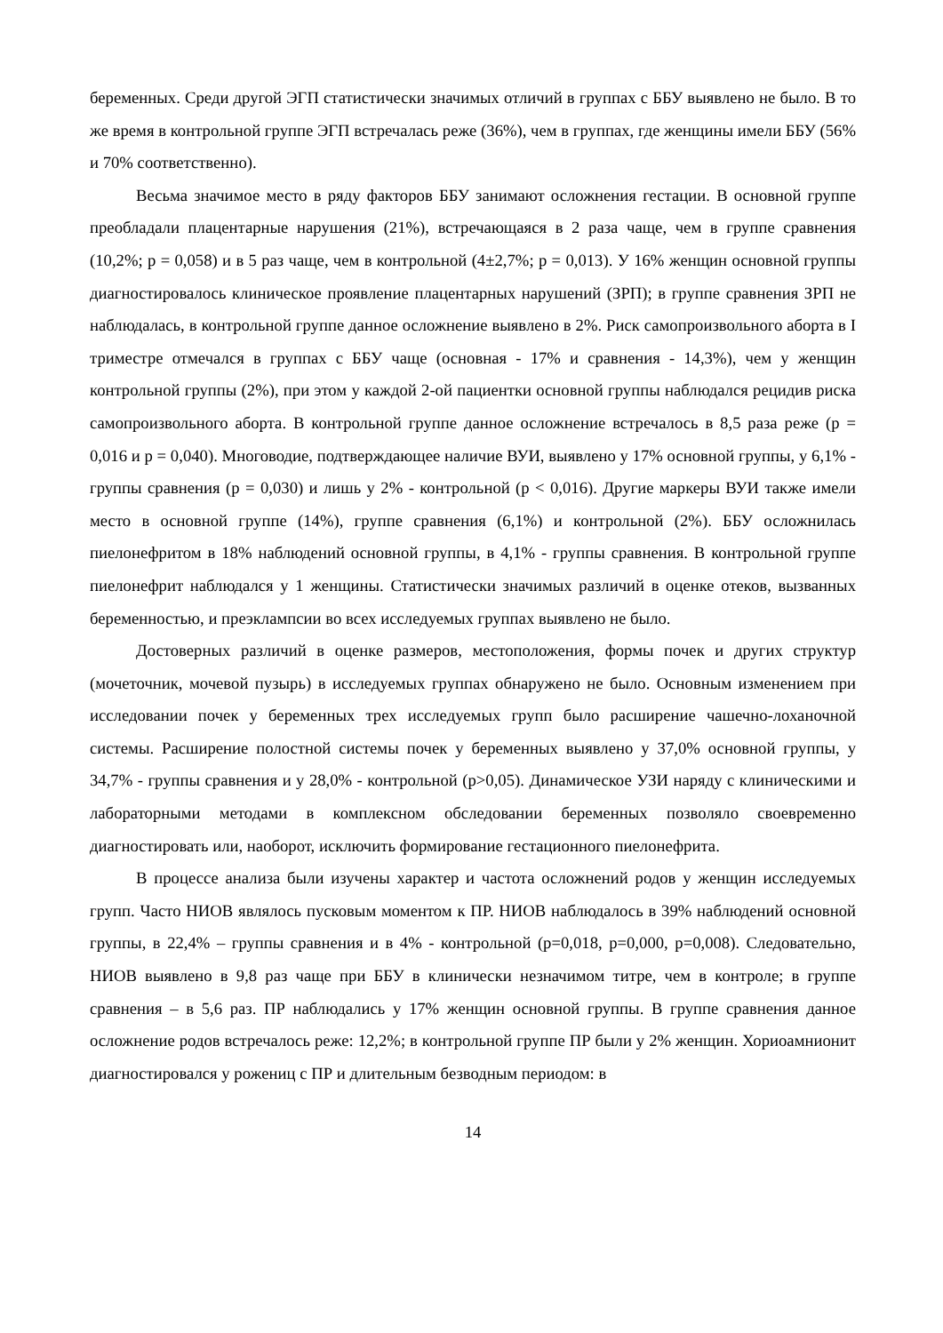беременных. Среди другой ЭГП статистически значимых отличий в группах с ББУ выявлено не было. В то же время в контрольной группе ЭГП встречалась реже (36%), чем в группах, где женщины имели ББУ (56% и 70% соответственно).
Весьма значимое место в ряду факторов ББУ занимают осложнения гестации. В основной группе преобладали плацентарные нарушения (21%), встречающаяся в 2 раза чаще, чем в группе сравнения (10,2%; р = 0,058) и в 5 раз чаще, чем в контрольной (4±2,7%; р = 0,013). У 16% женщин основной группы диагностировалось клиническое проявление плацентарных нарушений (ЗРП); в группе сравнения ЗРП не наблюдалась, в контрольной группе данное осложнение выявлено в 2%. Риск самопроизвольного аборта в I триместре отмечался в группах с ББУ чаще (основная - 17% и сравнения - 14,3%), чем у женщин контрольной группы (2%), при этом у каждой 2-ой пациентки основной группы наблюдался рецидив риска самопроизвольного аборта. В контрольной группе данное осложнение встречалось в 8,5 раза реже (р = 0,016 и р = 0,040). Многоводие, подтверждающее наличие ВУИ, выявлено у 17% основной группы, у 6,1% - группы сравнения (р = 0,030) и лишь у 2% - контрольной (р < 0,016). Другие маркеры ВУИ также имели место в основной группе (14%), группе сравнения (6,1%) и контрольной (2%). ББУ осложнилась пиелонефритом в 18% наблюдений основной группы, в 4,1% - группы сравнения. В контрольной группе пиелонефрит наблюдался у 1 женщины. Статистически значимых различий в оценке отеков, вызванных беременностью, и преэклампсии во всех исследуемых группах выявлено не было.
Достоверных различий в оценке размеров, местоположения, формы почек и других структур (мочеточник, мочевой пузырь) в исследуемых группах обнаружено не было. Основным изменением при исследовании почек у беременных трех исследуемых групп было расширение чашечно-лоханочной системы. Расширение полостной системы почек у беременных выявлено у 37,0% основной группы, у 34,7% - группы сравнения и у 28,0% - контрольной (р>0,05). Динамическое УЗИ наряду с клиническими и лабораторными методами в комплексном обследовании беременных позволяло своевременно диагностировать или, наоборот, исключить формирование гестационного пиелонефрита.
В процессе анализа были изучены характер и частота осложнений родов у женщин исследуемых групп. Часто НИОВ являлось пусковым моментом к ПР. НИОВ наблюдалось в 39% наблюдений основной группы, в 22,4% – группы сравнения и в 4% - контрольной (р=0,018, р=0,000, р=0,008). Следовательно, НИОВ выявлено в 9,8 раз чаще при ББУ в клинически незначимом титре, чем в контроле; в группе сравнения – в 5,6 раз. ПР наблюдались у 17% женщин основной группы. В группе сравнения данное осложнение родов встречалось реже: 12,2%; в контрольной группе ПР были у 2% женщин. Хориоамнионит диагностировался у рожениц с ПР и длительным безводным периодом: в
14